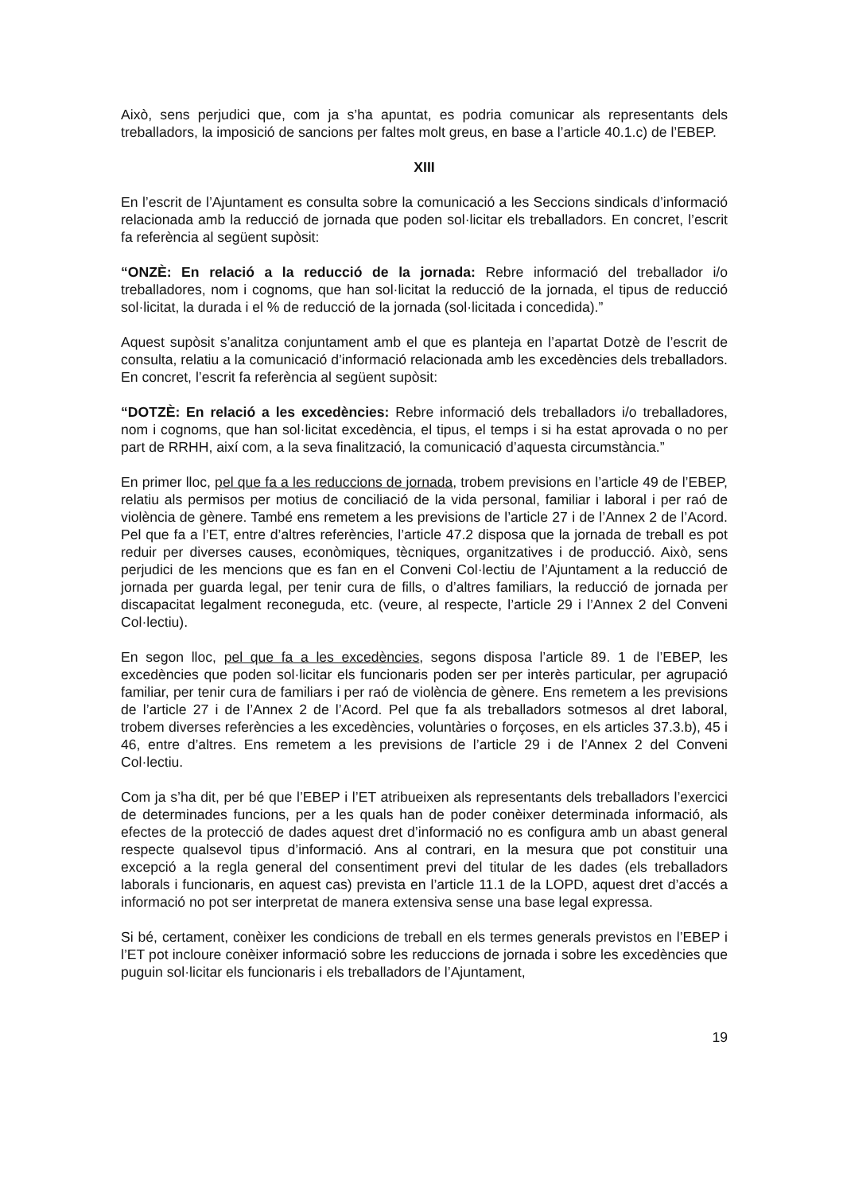Això, sens perjudici que, com ja s’ha apuntat, es podria comunicar als representants dels treballadors, la imposició de sancions per faltes molt greus, en base a l’article 40.1.c) de l’EBEP.
XIII
En l’escrit de l’Ajuntament es consulta sobre la comunicació a les Seccions sindicals d’informació relacionada amb la reducció de jornada que poden sol·licitar els treballadors. En concret, l’escrit fa referència al següent supòsit:
“ONZÈ: En relació a la reducció de la jornada: Rebre informació del treballador i/o treballadores, nom i cognoms, que han sol·licitat la reducció de la jornada, el tipus de reducció sol·licitat, la durada i el % de reducció de la jornada (sol·licitada i concedida).”
Aquest supòsit s’analitza conjuntament amb el que es planteja en l’apartat Dotzè de l’escrit de consulta, relatiu a la comunicació d’informació relacionada amb les excedències dels treballadors. En concret, l’escrit fa referència al següent supòsit:
“DOTZÈ: En relació a les excedències: Rebre informació dels treballadors i/o treballadores, nom i cognoms, que han sol·licitat excedència, el tipus, el temps i si ha estat aprovada o no per part de RRHH, així com, a la seva finalització, la comunicació d’aquesta circumstància.”
En primer lloc, pel que fa a les reduccions de jornada, trobem previsions en l’article 49 de l’EBEP, relatiu als permisos per motius de conciliació de la vida personal, familiar i laboral i per raó de violència de gènere. També ens remetem a les previsions de l’article 27 i de l’Annex 2 de l’Acord. Pel que fa a l’ET, entre d’altres referències, l’article 47.2 disposa que la jornada de treball es pot reduir per diverses causes, econòmiques, tècniques, organitzatives i de producció. Això, sens perjudici de les mencions que es fan en el Conveni Col·lectiu de l’Ajuntament a la reducció de jornada per guarda legal, per tenir cura de fills, o d’altres familiars, la reducció de jornada per discapacitat legalment reconeguda, etc. (veure, al respecte, l’article 29 i l’Annex 2 del Conveni Col·lectiu).
En segon lloc, pel que fa a les excedències, segons disposa l’article 89. 1 de l’EBEP, les excedències que poden sol·licitar els funcionaris poden ser per interès particular, per agrupació familiar, per tenir cura de familiars i per raó de violència de gènere. Ens remetem a les previsions de l’article 27 i de l’Annex 2 de l’Acord. Pel que fa als treballadors sotmesos al dret laboral, trobem diverses referències a les excedències, voluntàries o forçoses, en els articles 37.3.b), 45 i 46, entre d’altres. Ens remetem a les previsions de l’article 29 i de l’Annex 2 del Conveni Col·lectiu.
Com ja s’ha dit, per bé que l’EBEP i l’ET atribueixen als representants dels treballadors l’exercici de determinades funcions, per a les quals han de poder conèixer determinada informació, als efectes de la protecció de dades aquest dret d’informació no es configura amb un abast general respecte qualsevol tipus d’informació. Ans al contrari, en la mesura que pot constituir una excepció a la regla general del consentiment previ del titular de les dades (els treballadors laborals i funcionaris, en aquest cas) prevista en l’article 11.1 de la LOPD, aquest dret d’accés a informació no pot ser interpretat de manera extensiva sense una base legal expressa.
Si bé, certament, conèixer les condicions de treball en els termes generals previstos en l’EBEP i l’ET pot incloure conèixer informació sobre les reduccions de jornada i sobre les excedències que puguin sol·licitar els funcionaris i els treballadors de l’Ajuntament,
19